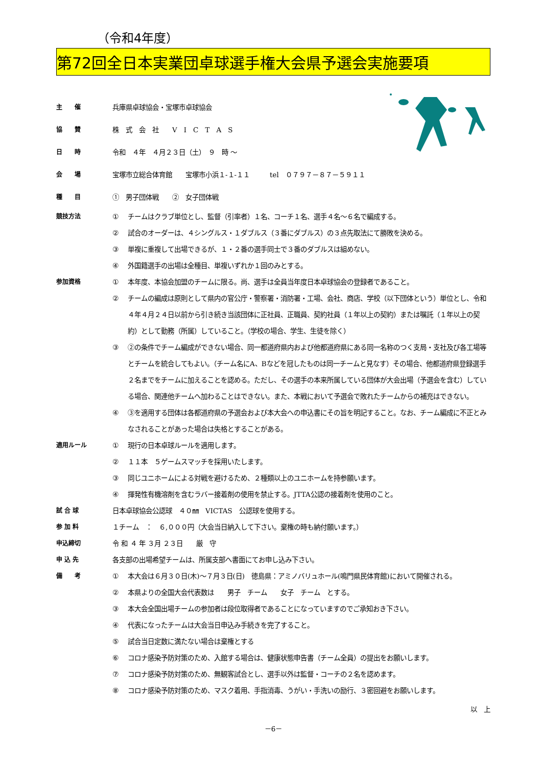（令和4年度）
第72回全日本実業団卓球選手権大会県予選会実施要項
主　　催 兵庫県卓球協会・宝塚市卓球協会
協　　賛 株　式　会　社　　V　I　C　T　A　S
日　　時 令和　４年　４月２３日（土）　９　時 〜
会　　場 宝塚市立総合体育館　　宝塚市小浜１-１-１１　　　tel　０７９７－８７－５９１１
種　　目 ①　男子団体戦　　②　女子団体戦
競技方法 ① チームはクラブ単位とし、監督（引率者）１名、コーチ１名、選手４名〜６名で編成する。
② 試合のオーダーは、４シングルス・１ダブルス（３番にダブルス）の３点先取法にて勝敗を決める。
③ 単複に重複して出場できるが、１・２番の選手同士で３番のダブルスは組めない。
④ 外国籍選手の出場は全種目、単複いずれか１回のみとする。
参加資格 ① 本年度、本協会加盟のチームに限る。尚、選手は全員当年度日本卓球協会の登録者であること。
② チームの編成は原則として県内の官公庁・警察署・消防署・工場、会社、商店、学校（以下団体という）単位とし、令和４年４月２４日以前から引き続き当該団体に正社員、正職員、契約社員（１年以上の契約）または嘱託（１年以上の契約）として勤務（所属）していること。（学校の場合、学生、生徒を除く）
③ ②の条件でチーム編成ができない場合、同一都道府県内および他都道府県にある同一名称のつく支局・支社及び各工場等とチームを統合してもよい。（チーム名にA、Bなどを冠したものは同一チームと見なす）その場合、他都道府県登録選手２名までをチームに加えることを認める。ただし、その選手の本来所属している団体が大会出場（予選会を含む）している場合、関連他チームへ加わることはできない。また、本戦において予選会で敗れたチームからの補充はできない。
④ ③を適用する団体は各都道府県の予選会および本大会への申込書にその旨を明記すること。なお、チーム編成に不正とみなされることがあった場合は失格とすることがある。
適用ルール ① 現行の日本卓球ルールを適用します。
② １１本　５ゲームスマッチを採用いたします。
③ 同じユニホームによる対戦を避けるため、２種類以上のユニホームを持参願います。
④ 揮発性有機溶剤を含むラバー接着剤の使用を禁止する。JTTA公認の接着剤を使用のこと。
試 合 球 日本卓球協会公認球　４０㎜　VICTAS　公認球を使用する。
参 加 料 １チーム　：　６,０００円（大会当日納入して下さい。棄権の時も納付願います。）
申込締切 令 和 ４ 年 ３月 ２３日　　厳　守
申 込 先 各支部の出場希望チームは、所属支部へ書面にてお申し込み下さい。
備　　考 ① 本大会は６月３０日(木)〜７月３日(日)　徳島県：アミノバリュホール(鳴門県民体育館)において開催される。
② 本県よりの全国大会代表数は　　男子　チーム　　女子　チーム　とする。
③ 本大会全国出場チームの参加者は段位取得者であることになっていますのでご承知おき下さい。
④ 代表になったチームは大会当日申込み手続きを完了すること。
⑤ 試合当日定数に満たない場合は棄権とする
⑥ コロナ感染予防対策のため、入館する場合は、健康状態申告書（チーム全員）の提出をお願いします。
⑦ コロナ感染予防対策のため、無観客試合とし、選手以外は監督・コーチの２名を認めます。
⑧ コロナ感染予防対策のため、マスク着用、手指消毒、うがい・手洗いの励行、３密回避をお願いします。
以　上
－6－